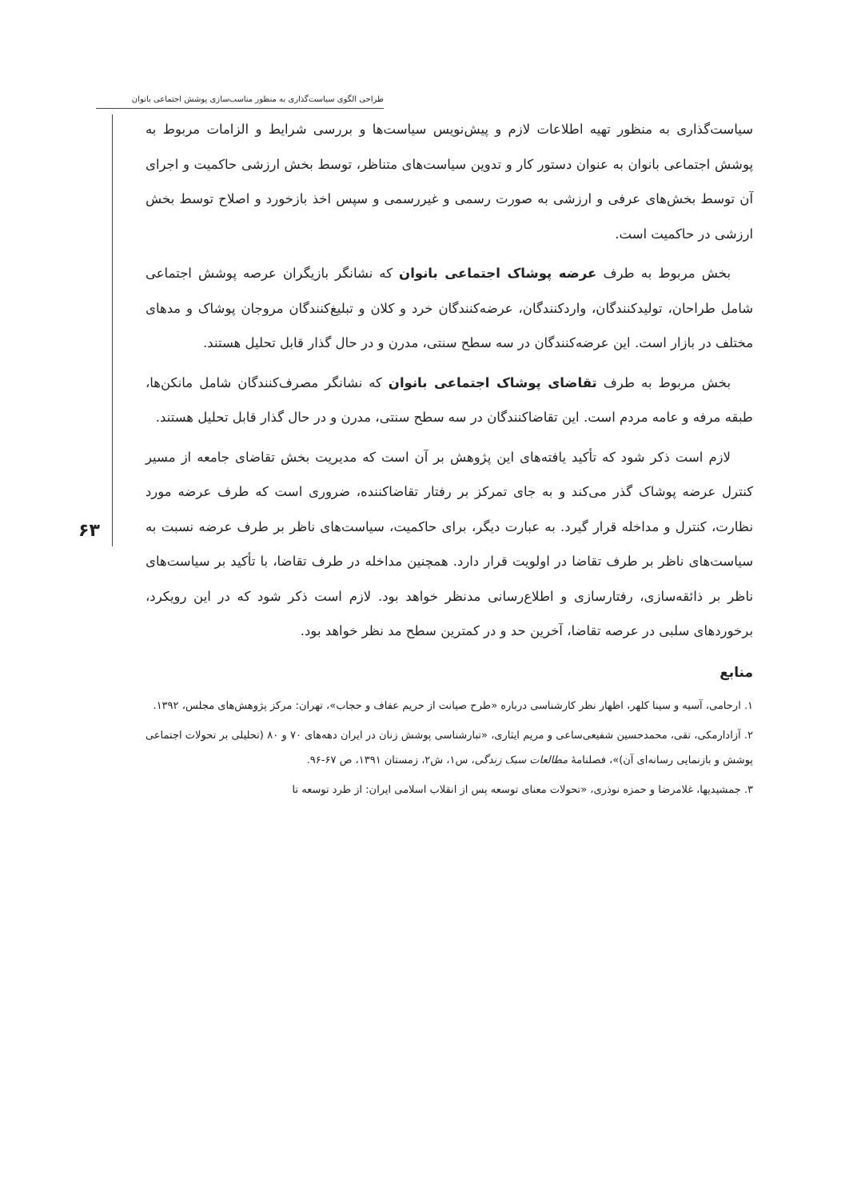طراحی الگوی سیاست‌گذاری به منظور مناسب‌سازی پوشش اجتماعی بانوان
۶۳
سیاست‌گذاری به منظور تهیه اطلاعات لازم و پیش‌نویس سیاست‌ها و بررسی شرایط و الزامات مربوط به پوشش اجتماعی بانوان به عنوان دستور کار و تدوین سیاست‌های متناظر، توسط بخش ارزشی حاکمیت و اجرای آن توسط بخش‌های عرفی و ارزشی به صورت رسمی و غیررسمی و سپس اخذ بازخورد و اصلاح توسط بخش ارزشی در حاکمیت است.
بخش مربوط به طرف عرضه پوشاک اجتماعی بانوان که نشانگر بازیگران عرصه پوشش اجتماعی شامل طراحان، تولیدکنندگان، واردکنندگان، عرضه‌کنندگان خرد و کلان و تبلیغ‌کنندگان مروجان پوشاک و مدهای مختلف در بازار است. این عرضه‌کنندگان در سه سطح سنتی، مدرن و در حال گذار قابل تحلیل هستند.
بخش مربوط به طرف تقاضای پوشاک اجتماعی بانوان که نشانگر مصرف‌کنندگان شامل مانکن‌ها، طبقه مرفه و عامه مردم است. این تقاضاکنندگان در سه سطح سنتی، مدرن و در حال گذار قابل تحلیل هستند.
لازم است ذکر شود که تأکید یافته‌های این پژوهش بر آن است که مدیریت بخش تقاضای جامعه از مسیر کنترل عرضه پوشاک گذر می‌کند و به جای تمرکز بر رفتار تقاضاکننده، ضروری است که طرف عرضه مورد نظارت، کنترل و مداخله قرار گیرد. به عبارت دیگر، برای حاکمیت، سیاست‌های ناظر بر طرف عرضه نسبت به سیاست‌های ناظر بر طرف تقاضا در اولویت قرار دارد. همچنین مداخله در طرف تقاضا، با تأکید بر سیاست‌های ناظر بر ذائقه‌سازی، رفتارسازی و اطلاع‌رسانی مدنظر خواهد بود. لازم است ذکر شود که در این رویکرد، برخوردهای سلبی در عرصه تقاضا، آخرین حد و در کمترین سطح مد نظر خواهد بود.
منابع
۱. ارحامی، آسیه و سینا کلهر، اظهار نظر کارشناسی درباره «طرح صیانت از حریم عفاف و حجاب»، تهران: مرکز پژوهش‌های مجلس، ۱۳۹۲.
۲. آزادارمکی، تقی، محمدحسین شفیعی‌ساعی و مریم ایثاری، «تبارشناسی پوشش زنان در ایران دهه‌های ۷۰ و ۸۰ (تحلیلی بر تحولات اجتماعی پوشش و بازنمایی رسانه‌ای آن)»، فصلنامهٔ مطالعات سبک زندگی، س۱، ش۲، زمستان ۱۳۹۱، ص ۶۷-۹۶.
۳. جمشیدیها، غلامرضا و حمزه نوذری، «تحولات معنای توسعه پس از انقلاب اسلامی ایران: از طرد توسعه تا